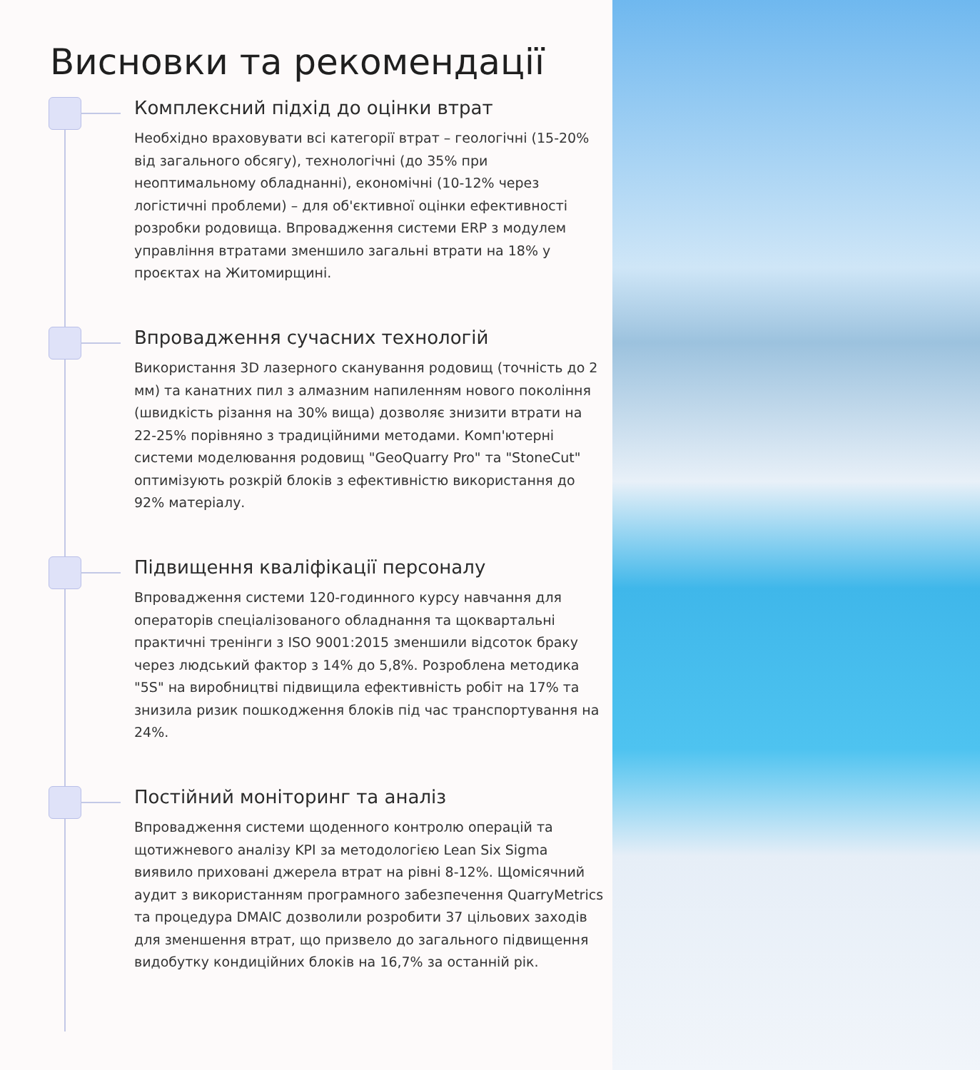Висновки та рекомендації
Комплексний підхід до оцінки втрат
Необхідно враховувати всі категорії втрат – геологічні (15-20% від загального обсягу), технологічні (до 35% при неоптимальному обладнанні), економічні (10-12% через логістичні проблеми) – для об'єктивної оцінки ефективності розробки родовища. Впровадження системи ERP з модулем управління втратами зменшило загальні втрати на 18% у проєктах на Житомирщині.
Впровадження сучасних технологій
Використання 3D лазерного сканування родовищ (точність до 2 мм) та канатних пил з алмазним напиленням нового покоління (швидкість різання на 30% вища) дозволяє знизити втрати на 22-25% порівняно з традиційними методами. Комп'ютерні системи моделювання родовищ "GeoQuarry Pro" та "StoneCut" оптимізують розкрій блоків з ефективністю використання до 92% матеріалу.
Підвищення кваліфікації персоналу
Впровадження системи 120-годинного курсу навчання для операторів спеціалізованого обладнання та щоквартальні практичні тренінги з ISO 9001:2015 зменшили відсоток браку через людський фактор з 14% до 5,8%. Розроблена методика "5S" на виробництві підвищила ефективність робіт на 17% та знизила ризик пошкодження блоків під час транспортування на 24%.
Постійний моніторинг та аналіз
Впровадження системи щоденного контролю операцій та щотижневого аналізу KPI за методологією Lean Six Sigma виявило приховані джерела втрат на рівні 8-12%. Щомісячний аудит з використанням програмного забезпечення QuarryMetrics та процедура DMAIC дозволили розробити 37 цільових заходів для зменшення втрат, що призвело до загального підвищення видобутку кондиційних блоків на 16,7% за останній рік.